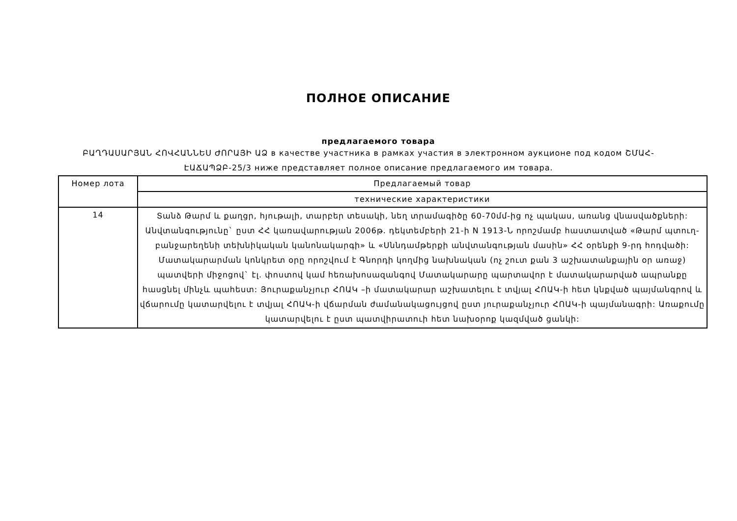ПОЛНОЕ ОПИСАНИЕ
предлагаемого товара
ԲԱՂԴԱՍԱՐՅԱՆ ՀՈՎՀԱՆՆԵՍ ԺՈՐԱՅԻ ԱՁ в качестве участника в рамках участия в электронном аукционе под кодом ՇՄԱՀ-ԷԱՃԱՊՁԲ-25/3 ниже представляет полное описание предлагаемого им товара.
| Номер лота | Предлагаемый товар |
| --- | --- |
| | технические характеристики |
| 14 | Տանձ Թարմ և քաղցր, հյութալի, տարբեր տեսակի, նեղ տրամագիծը 60-70մմ-ից ոչ պակաս, առանց վնասվածքների: Անվտանգությունը` ըստ ՀՀ կառավարության 2006թ. դեկտեմբերի 21-ի N 1913-Ն որոշմամբ հաստատված «Թարմ պտուղ-բանջարեղենի տեխնիկական կանոնակարգի» և «Սննդամթերքի անվտանգության մասին» ՀՀ օրենքի 9-րդ հոդվածի: Մատակարարման կոնկրետ օրը որոշվում է Գնորդի կողմից նախնական (ոչ շուտ քան 3 աշխատանքային օր առաջ) պատվերի միջոցով` էլ. փոստով կամ հեռախոսազանգով Մատակարարը պարտավոր է մատակարարված ապրանքը հասցնել մինչև պահեստ: Յուրաքանչյուր ՀՈԱԿ –ի մատակարար աշխատելու է տվյալ ՀՈԱԿ-ի հետ կնքված պայմանգրով և վճարումը կատարվելու է տվյալ ՀՈԱԿ-ի վճարման ժամանակացույցով ըստ յուրաքանչյուր ՀՈԱԿ-ի պայմանագրի: Առաքումը կատարվելու է ըստ պատվիրատուի հետ նախօրոք կազմված ցանկի: |